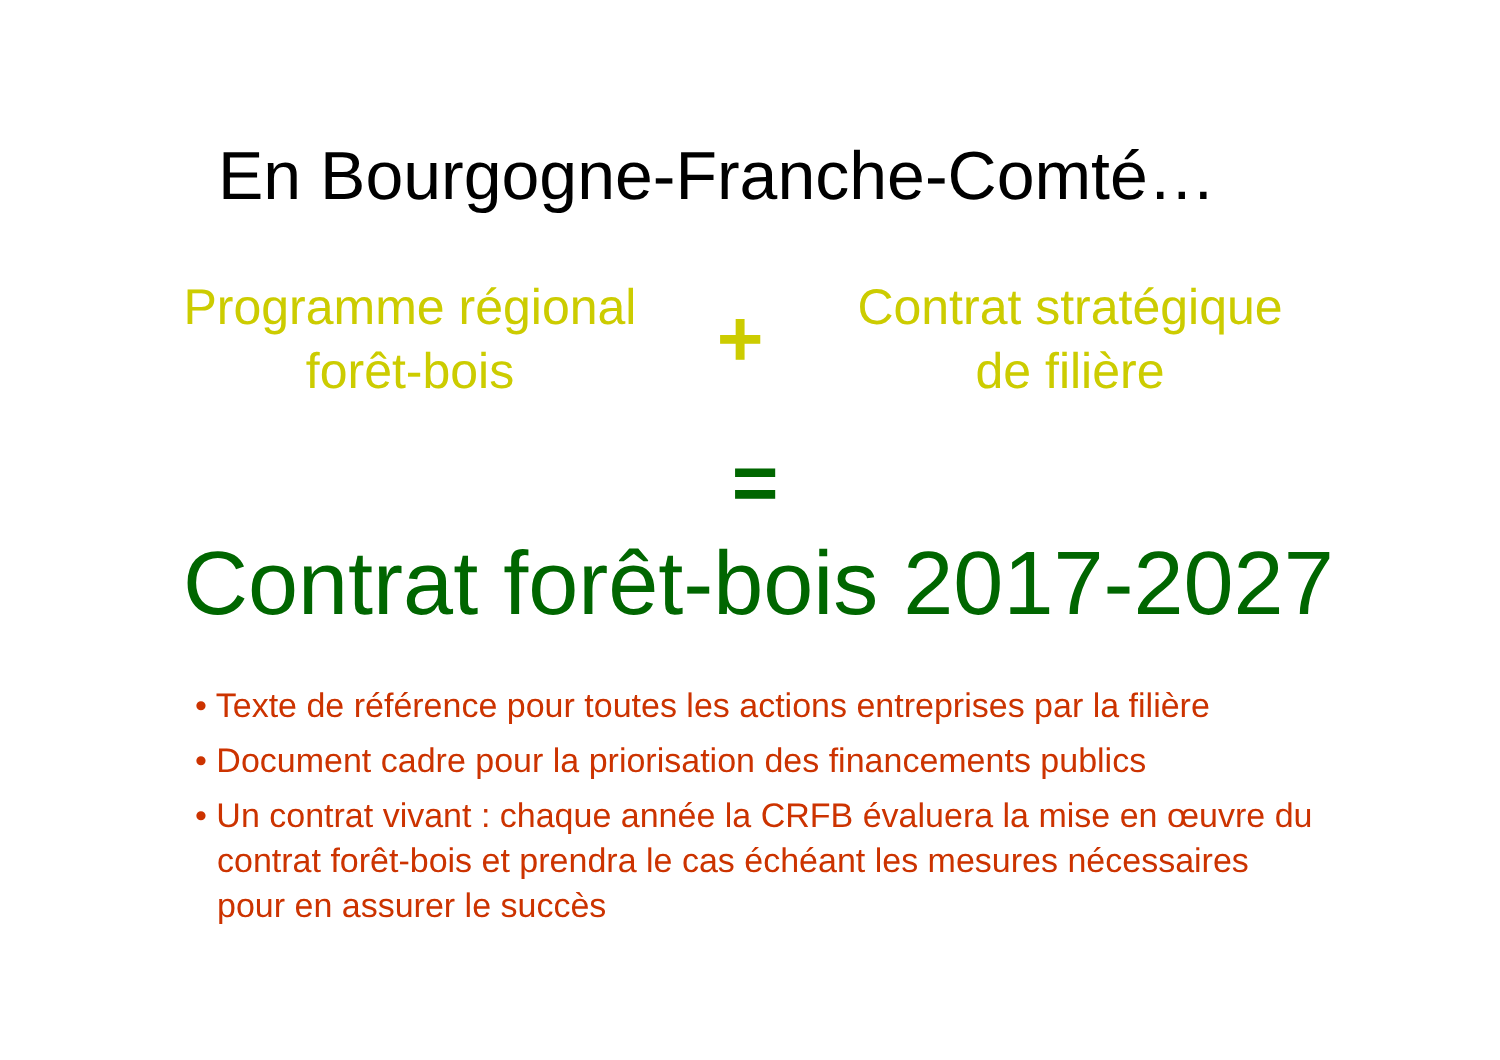En Bourgogne-Franche-Comté…
Programme régional
forêt-bois
+
Contrat stratégique
de filière
=
Contrat forêt-bois 2017-2027
• Texte de référence pour toutes les actions entreprises par la filière
• Document cadre pour la priorisation des financements publics
• Un contrat vivant : chaque année la CRFB évaluera la mise en œuvre du contrat forêt-bois et prendra le cas échéant les mesures nécessaires pour en assurer le succès